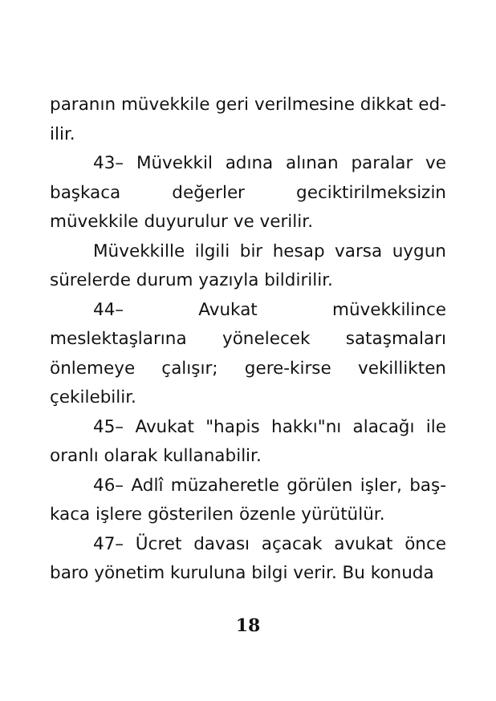paranın müvekkile geri verilmesine dikkat ed-ilir.
43– Müvekkil adına alınan paralar ve başkaca değerler geciktirilmeksizin müvekkile duyurulur ve verilir.
Müvekkille ilgili bir hesap varsa uygun sürelerde durum yazıyla bildirilir.
44– Avukat müvekkilince meslektaşlarına yönelecek sataşmaları önlemeye çalışır; gere-kirse vekillikten çekilebilir.
45– Avukat "hapis hakkı"nı alacağı ile oranlı olarak kullanabilir.
46– Adlî müzaheretle görülen işler, baş-kaca işlere gösterilen özenle yürütülür.
47– Ücret davası açacak avukat önce baro yönetim kuruluna bilgi verir. Bu konuda
18